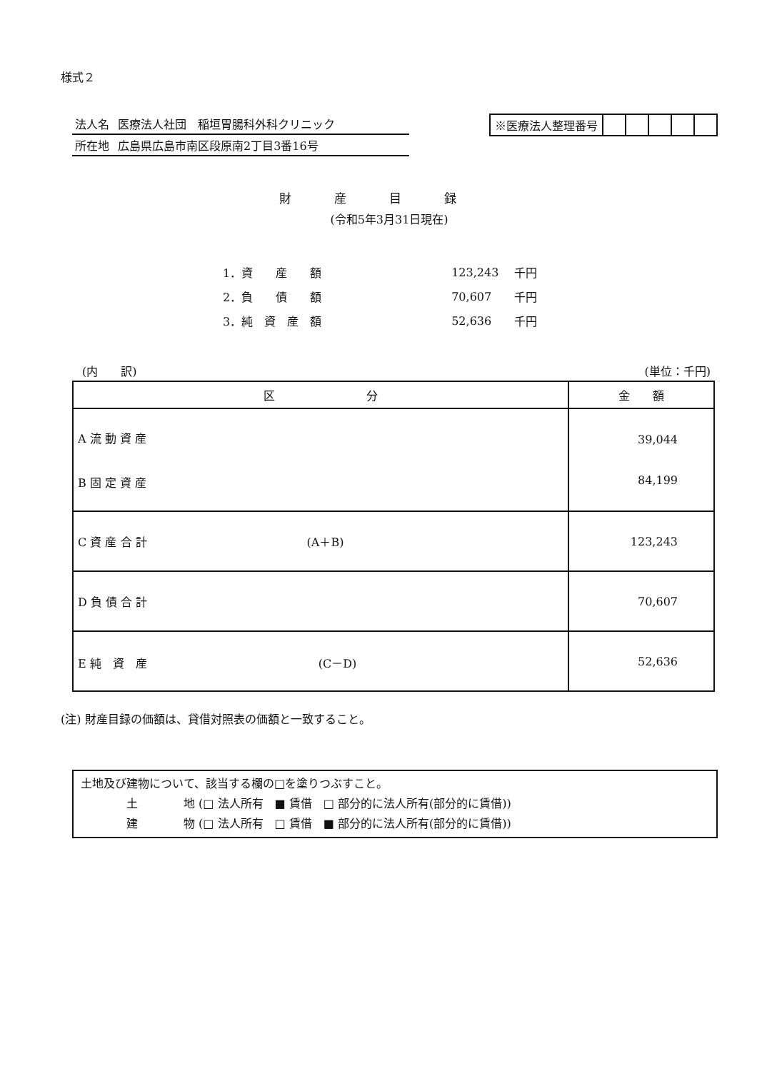様式２
| 法人名 | 医療法人社団 稲垣胃腸科外科クリニック |
| 所在地 | 広島県広島市南区段原南2丁目3番16号 |
| ※医療法人整理番号 | | | | | |
財産目録
(令和5年3月31日現在)
| 1．資 産 額 | 123,243 | 千円 |
| 2．負 債 額 | 70,607 | 千円 |
| 3．純 資 産 額 | 52,636 | 千円 |
(内　　訳) (単位：千円)
| 区 分 | 金 額 |
| --- | --- |
| A 流 動 資 産 B 固 定 資 産 | 39,044 84,199 |
| C 資 産 合 計 (A＋B) | 123,243 |
| D 負 債 合 計 | 70,607 |
| E 純 資 産 (C－D) | 52,636 |
(注) 財産目録の価額は、貸借対照表の価額と一致すること。
土地及び建物について、該当する欄の□を塗りつぶすこと。
　　　　土　　　　地 (□ 法人所有　■ 賃借　□ 部分的に法人所有(部分的に賃借))
　　　　建　　　　物 (□ 法人所有　□ 賃借　■ 部分的に法人所有(部分的に賃借))